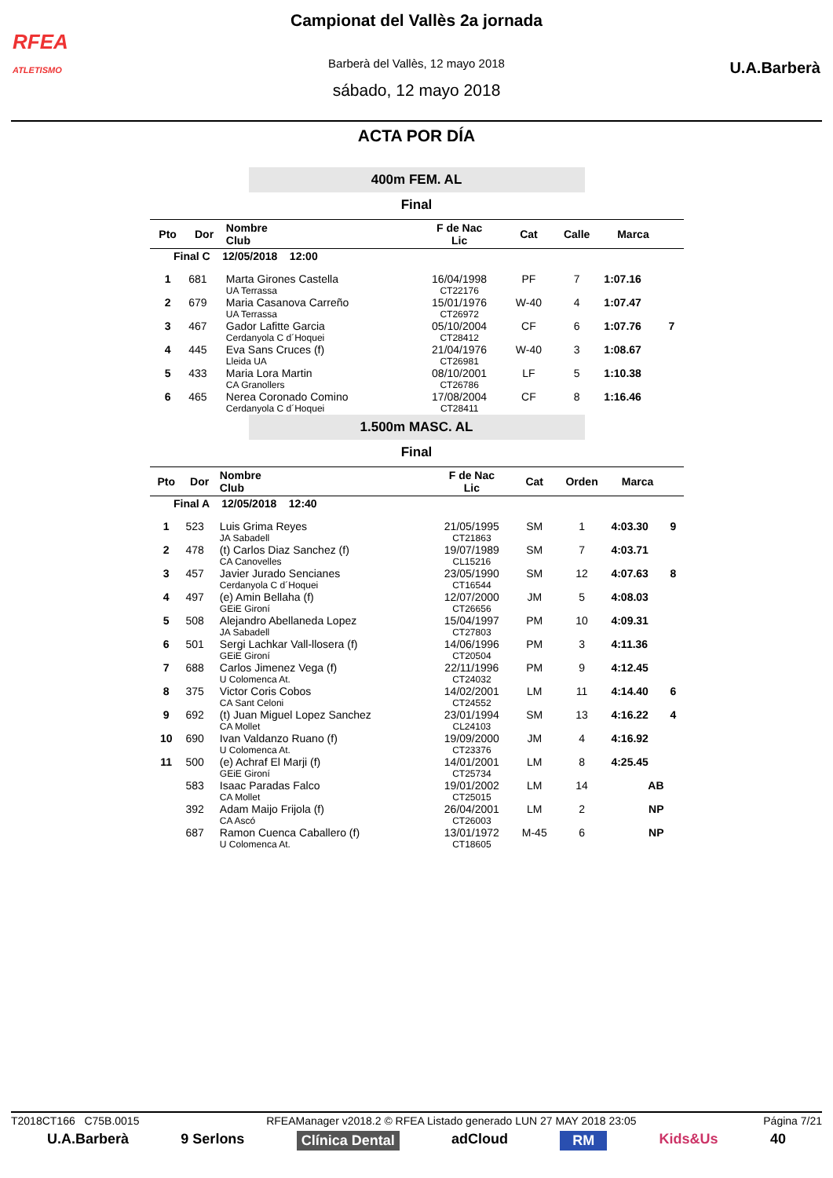RFEA
ATLETISMO
U.A.Barberà
Campionat del Vallès 2a jornada
Barberà del Vallès, 12 mayo 2018
sábado, 12 mayo 2018
ACTA POR DÍA
400m FEM. AL
Final
| Pto | Dor | Nombre Club | F de Nac Lic | Cat | Calle | Marca | |
| --- | --- | --- | --- | --- | --- | --- | --- |
| Final C 12/05/2018 12:00 | | | | | | | |
| 1 | 681 | Marta Girones Castella UA Terrassa | 16/04/1998 CT22176 | PF | 7 | 1:07.16 | |
| 2 | 679 | Maria Casanova Carreño UA Terrassa | 15/01/1976 CT26972 | W-40 | 4 | 1:07.47 | |
| 3 | 467 | Gador Lafitte Garcia Cerdanyola C d´Hoquei | 05/10/2004 CT28412 | CF | 6 | 1:07.76 | 7 |
| 4 | 445 | Eva Sans Cruces (f) Lleida UA | 21/04/1976 CT26981 | W-40 | 3 | 1:08.67 | |
| 5 | 433 | Maria Lora Martin CA Granollers | 08/10/2001 CT26786 | LF | 5 | 1:10.38 | |
| 6 | 465 | Nerea Coronado Comino Cerdanyola C d´Hoquei | 17/08/2004 CT28411 | CF | 8 | 1:16.46 | |
1.500m MASC. AL
Final
| Pto | Dor | Nombre Club | F de Nac Lic | Cat | Orden | Marca | |
| --- | --- | --- | --- | --- | --- | --- | --- |
| Final A 12/05/2018 12:40 | | | | | | | |
| 1 | 523 | Luis Grima Reyes JA Sabadell | 21/05/1995 CT21863 | SM | 1 | 4:03.30 | 9 |
| 2 | 478 | (t) Carlos Diaz Sanchez (f) CA Canovelles | 19/07/1989 CL15216 | SM | 7 | 4:03.71 | |
| 3 | 457 | Javier Jurado Sencianes Cerdanyola C d´Hoquei | 23/05/1990 CT16544 | SM | 12 | 4:07.63 | 8 |
| 4 | 497 | (e) Amin Bellaha (f) GEiE Gironí | 12/07/2000 CT26656 | JM | 5 | 4:08.03 | |
| 5 | 508 | Alejandro Abellaneda Lopez JA Sabadell | 15/04/1997 CT27803 | PM | 10 | 4:09.31 | |
| 6 | 501 | Sergi Lachkar Vall-llosera (f) GEiE Gironí | 14/06/1996 CT20504 | PM | 3 | 4:11.36 | |
| 7 | 688 | Carlos Jimenez Vega (f) U Colomenca At. | 22/11/1996 CT24032 | PM | 9 | 4:12.45 | |
| 8 | 375 | Victor Coris Cobos CA Sant Celoni | 14/02/2001 CT24552 | LM | 11 | 4:14.40 | 6 |
| 9 | 692 | (t) Juan Miguel Lopez Sanchez CA Mollet | 23/01/1994 CL24103 | SM | 13 | 4:16.22 | 4 |
| 10 | 690 | Ivan Valdanzo Ruano (f) U Colomenca At. | 19/09/2000 CT23376 | JM | 4 | 4:16.92 | |
| 11 | 500 | (e) Achraf El Marji (f) GEiE Gironí | 14/01/2001 CT25734 | LM | 8 | 4:25.45 | |
| | 583 | Isaac Paradas Falco CA Mollet | 19/01/2002 CT25015 | LM | 14 | AB | |
| | 392 | Adam Maijo Frijola (f) CA Ascó | 26/04/2001 CT26003 | LM | 2 | NP | |
| | 687 | Ramon Cuenca Caballero (f) U Colomenca At. | 13/01/1972 CT18605 | M-45 | 6 | NP | |
T2018CT166 C75B.0015 RFEAManager v2018.2 © RFEA Listado generado LUN 27 MAY 2018 23:05 Página 7/21
U.A.Barberà 9 Serlons Clínica Dental adCloud RM Kids&Us 40